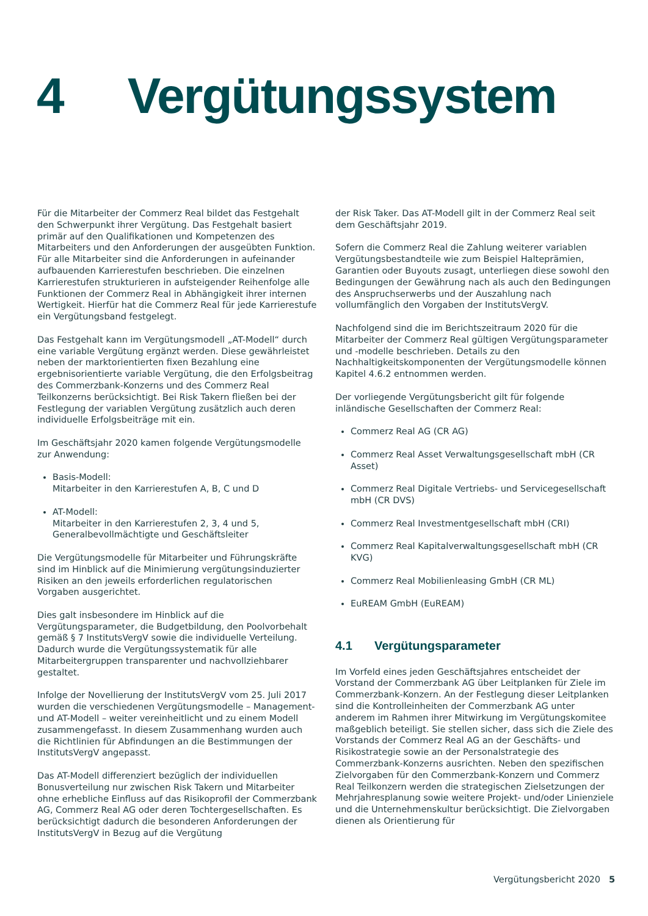4 Vergütungssystem
Für die Mitarbeiter der Commerz Real bildet das Festgehalt den Schwerpunkt ihrer Vergütung. Das Festgehalt basiert primär auf den Qualifikationen und Kompetenzen des Mitarbeiters und den Anforderungen der ausgeübten Funktion. Für alle Mitarbeiter sind die Anforderungen in aufeinander aufbauenden Karrierestufen beschrieben. Die einzelnen Karrierestufen strukturieren in aufsteigender Reihenfolge alle Funktionen der Commerz Real in Abhängigkeit ihrer internen Wertigkeit. Hierfür hat die Commerz Real für jede Karrierestufe ein Vergütungsband festgelegt.
Das Festgehalt kann im Vergütungsmodell „AT-Modell“ durch eine variable Vergütung ergänzt werden. Diese gewährleistet neben der marktorientierten fixen Bezahlung eine ergebnisorientierte variable Vergütung, die den Erfolgsbeitrag des Commerzbank-Konzerns und des Commerz Real Teilkonzerns berücksichtigt. Bei Risk Takern fließen bei der Festlegung der variablen Vergütung zusätzlich auch deren individuelle Erfolgsbeiträge mit ein.
Im Geschäftsjahr 2020 kamen folgende Vergütungsmodelle zur Anwendung:
Basis-Modell:
Mitarbeiter in den Karrierestufen A, B, C und D
AT-Modell:
Mitarbeiter in den Karrierestufen 2, 3, 4 und 5, Generalbevollmächtigte und Geschäftsleiter
Die Vergütungsmodelle für Mitarbeiter und Führungskräfte sind im Hinblick auf die Minimierung vergütungsinduzierter Risiken an den jeweils erforderlichen regulatorischen Vorgaben ausgerichtet.
Dies galt insbesondere im Hinblick auf die Vergütungsparameter, die Budgetbildung, den Poolvorbehalt gemäß § 7 InstitutsVergV sowie die individuelle Verteilung. Dadurch wurde die Vergütungssystematik für alle Mitarbeitergruppen transparenter und nachvollziehbarer gestaltet.
Infolge der Novellierung der InstitutsVergV vom 25. Juli 2017 wurden die verschiedenen Vergütungsmodelle – Management- und AT-Modell – weiter vereinheitlicht und zu einem Modell zusammengefasst. In diesem Zusammenhang wurden auch die Richtlinien für Abfindungen an die Bestimmungen der InstitutsVergV angepasst.
Das AT-Modell differenziert bezüglich der individuellen Bonusverteilung nur zwischen Risk Takern und Mitarbeiter ohne erhebliche Einfluss auf das Risikoprofil der Commerzbank AG, Commerz Real AG oder deren Tochtergesellschaften. Es berücksichtigt dadurch die besonderen Anforderungen der InstitutsVergV in Bezug auf die Vergütung
der Risk Taker. Das AT-Modell gilt in der Commerz Real seit dem Geschäftsjahr 2019.
Sofern die Commerz Real die Zahlung weiterer variablen Vergütungsbestandteile wie zum Beispiel Halteprämien, Garantien oder Buyouts zusagt, unterliegen diese sowohl den Bedingungen der Gewährung nach als auch den Bedingungen des Anspruchserwerbs und der Auszahlung nach vollumfänglich den Vorgaben der InstitutsVergV.
Nachfolgend sind die im Berichtszeitraum 2020 für die Mitarbeiter der Commerz Real gültigen Vergütungsparameter und -modelle beschrieben. Details zu den Nachhaltigkeitskomponenten der Vergütungsmodelle können Kapitel 4.6.2 entnommen werden.
Der vorliegende Vergütungsbericht gilt für folgende inländische Gesellschaften der Commerz Real:
Commerz Real AG (CR AG)
Commerz Real Asset Verwaltungsgesellschaft mbH (CR Asset)
Commerz Real Digitale Vertriebs- und Servicegesellschaft mbH (CR DVS)
Commerz Real Investmentgesellschaft mbH (CRI)
Commerz Real Kapitalverwaltungsgesellschaft mbH (CR KVG)
Commerz Real Mobilienleasing GmbH (CR ML)
EuREAM GmbH (EuREAM)
4.1 Vergütungsparameter
Im Vorfeld eines jeden Geschäftsjahres entscheidet der Vorstand der Commerzbank AG über Leitplanken für Ziele im Commerzbank-Konzern. An der Festlegung dieser Leitplanken sind die Kontrolleinheiten der Commerzbank AG unter anderem im Rahmen ihrer Mitwirkung im Vergütungskomitee maßgeblich beteiligt. Sie stellen sicher, dass sich die Ziele des Vorstands der Commerz Real AG an der Geschäfts- und Risikostrategie sowie an der Personalstrategie des Commerzbank-Konzerns ausrichten. Neben den spezifischen Zielvorgaben für den Commerzbank-Konzern und Commerz Real Teilkonzern werden die strategischen Zielsetzungen der Mehrjahresplanung sowie weitere Projekt- und/oder Linienziele und die Unternehmenskultur berücksichtigt. Die Zielvorgaben dienen als Orientierung für
Vergütungsbericht 2020 5